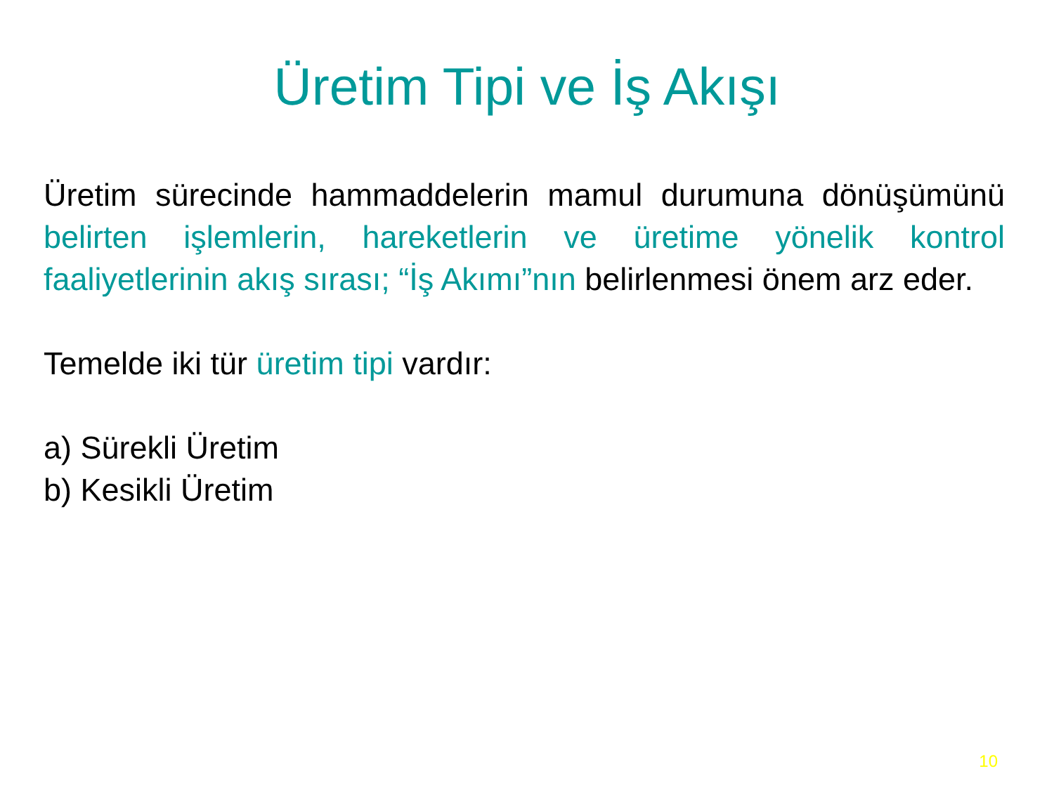Üretim Tipi ve İş Akışı
Üretim sürecinde hammaddelerin mamul durumuna dönüşümünü belirten işlemlerin, hareketlerin ve üretime yönelik kontrol faaliyetlerinin akış sırası; “İş Akımı”nın belirlenmesi önem arz eder.
Temelde iki tür üretim tipi vardır:
a) Sürekli Üretim
b) Kesikli Üretim
10